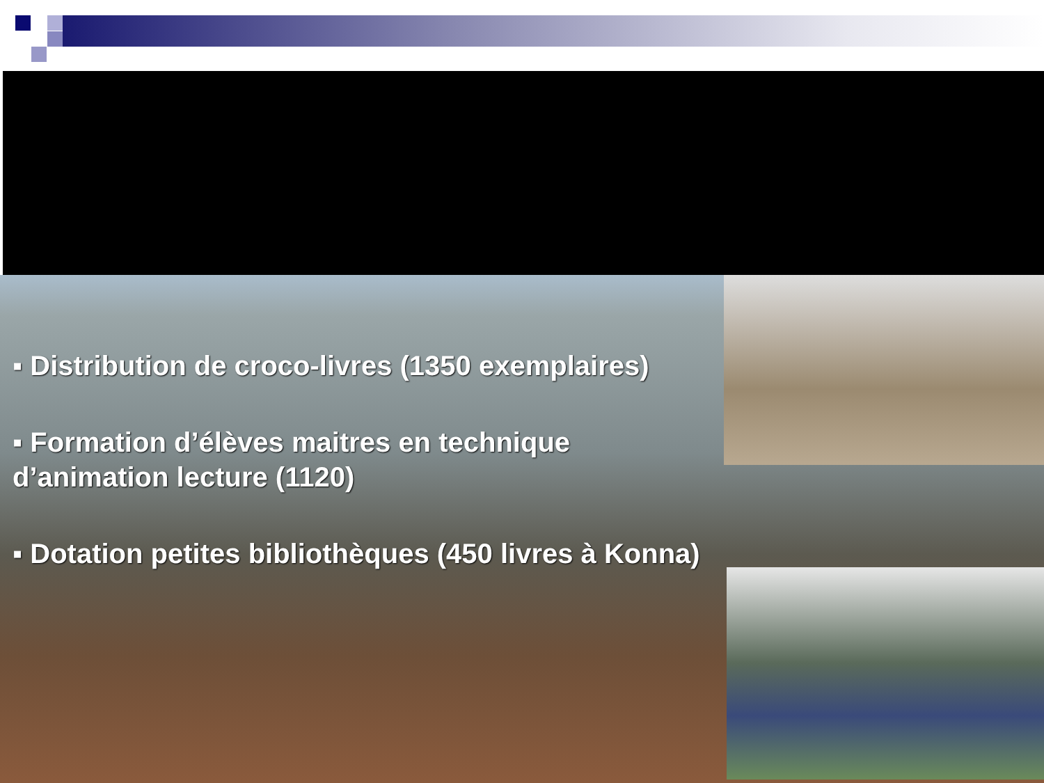▪ Distribution de croco-livres (1350 exemplaires)
▪ Formation d’élèves maitres en technique d’animation lecture (1120)
▪ Dotation petites bibliothèques (450 livres à Konna)